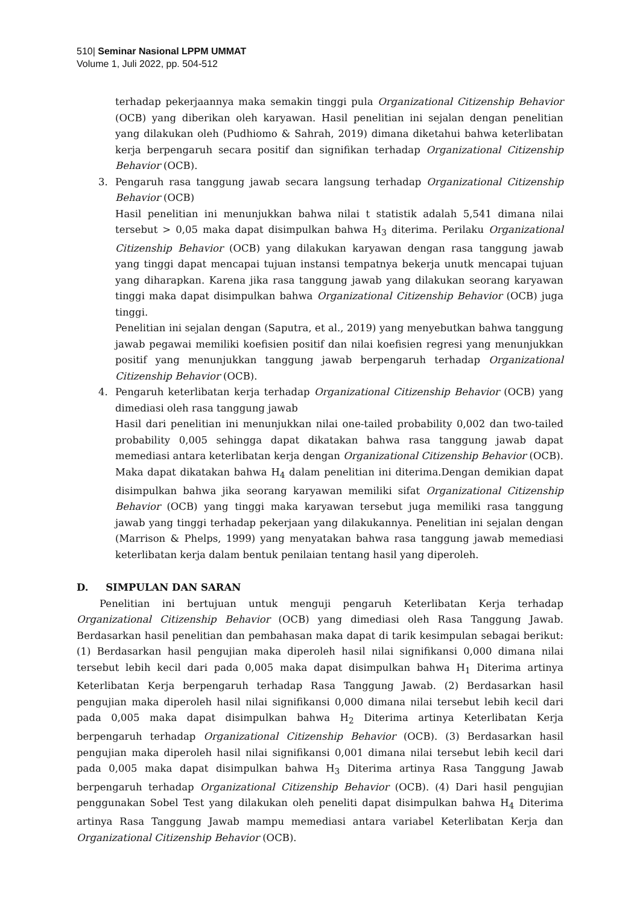510| Seminar Nasional LPPM UMMAT
Volume 1, Juli 2022, pp. 504-512
terhadap pekerjaannya maka semakin tinggi pula Organizational Citizenship Behavior (OCB) yang diberikan oleh karyawan. Hasil penelitian ini sejalan dengan penelitian yang dilakukan oleh (Pudhiomo & Sahrah, 2019) dimana diketahui bahwa keterlibatan kerja berpengaruh secara positif dan signifikan terhadap Organizational Citizenship Behavior (OCB).
3. Pengaruh rasa tanggung jawab secara langsung terhadap Organizational Citizenship Behavior (OCB)
Hasil penelitian ini menunjukkan bahwa nilai t statistik adalah 5,541 dimana nilai tersebut > 0,05 maka dapat disimpulkan bahwa H<sub>3</sub> diterima. Perilaku Organizational Citizenship Behavior (OCB) yang dilakukan karyawan dengan rasa tanggung jawab yang tinggi dapat mencapai tujuan instansi tempatnya bekerja unutk mencapai tujuan yang diharapkan. Karena jika rasa tanggung jawab yang dilakukan seorang karyawan tinggi maka dapat disimpulkan bahwa Organizational Citizenship Behavior (OCB) juga tinggi.
Penelitian ini sejalan dengan (Saputra, et al., 2019) yang menyebutkan bahwa tanggung jawab pegawai memiliki koefisien positif dan nilai koefisien regresi yang menunjukkan positif yang menunjukkan tanggung jawab berpengaruh terhadap Organizational Citizenship Behavior (OCB).
4. Pengaruh keterlibatan kerja terhadap Organizational Citizenship Behavior (OCB) yang dimediasi oleh rasa tanggung jawab
Hasil dari penelitian ini menunjukkan nilai one-tailed probability 0,002 dan two-tailed probability 0,005 sehingga dapat dikatakan bahwa rasa tanggung jawab dapat memediasi antara keterlibatan kerja dengan Organizational Citizenship Behavior (OCB). Maka dapat dikatakan bahwa H<sub>4</sub> dalam penelitian ini diterima.Dengan demikian dapat disimpulkan bahwa jika seorang karyawan memiliki sifat Organizational Citizenship Behavior (OCB) yang tinggi maka karyawan tersebut juga memiliki rasa tanggung jawab yang tinggi terhadap pekerjaan yang dilakukannya. Penelitian ini sejalan dengan (Marrison & Phelps, 1999) yang menyatakan bahwa rasa tanggung jawab memediasi keterlibatan kerja dalam bentuk penilaian tentang hasil yang diperoleh.
D. SIMPULAN DAN SARAN
Penelitian ini bertujuan untuk menguji pengaruh Keterlibatan Kerja terhadap Organizational Citizenship Behavior (OCB) yang dimediasi oleh Rasa Tanggung Jawab. Berdasarkan hasil penelitian dan pembahasan maka dapat di tarik kesimpulan sebagai berikut: (1) Berdasarkan hasil pengujian maka diperoleh hasil nilai signifikansi 0,000 dimana nilai tersebut lebih kecil dari pada 0,005 maka dapat disimpulkan bahwa H<sub>1</sub> Diterima artinya Keterlibatan Kerja berpengaruh terhadap Rasa Tanggung Jawab. (2) Berdasarkan hasil pengujian maka diperoleh hasil nilai signifikansi 0,000 dimana nilai tersebut lebih kecil dari pada 0,005 maka dapat disimpulkan bahwa H<sub>2</sub> Diterima artinya Keterlibatan Kerja berpengaruh terhadap Organizational Citizenship Behavior (OCB). (3) Berdasarkan hasil pengujian maka diperoleh hasil nilai signifikansi 0,001 dimana nilai tersebut lebih kecil dari pada 0,005 maka dapat disimpulkan bahwa H<sub>3</sub> Diterima artinya Rasa Tanggung Jawab berpengaruh terhadap Organizational Citizenship Behavior (OCB). (4) Dari hasil pengujian penggunakan Sobel Test yang dilakukan oleh peneliti dapat disimpulkan bahwa H<sub>4</sub> Diterima artinya Rasa Tanggung Jawab mampu memediasi antara variabel Keterlibatan Kerja dan Organizational Citizenship Behavior (OCB).